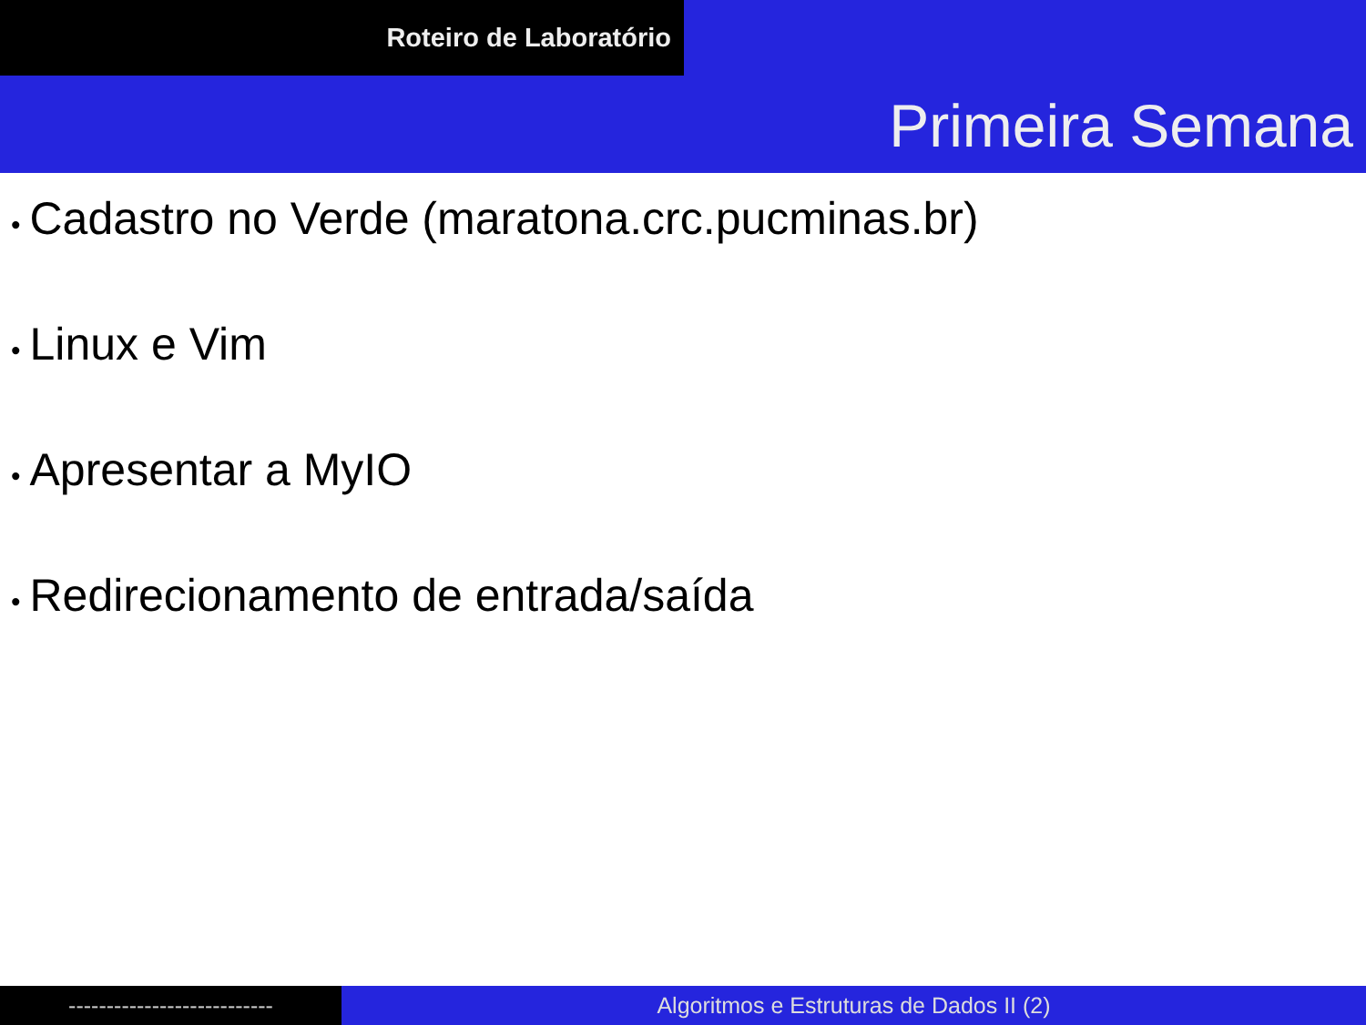Roteiro de Laboratório
Primeira Semana
• Cadastro no Verde (maratona.crc.pucminas.br)
• Linux e Vim
• Apresentar a MyIO
• Redirecionamento de entrada/saída
---------------------------
Algoritmos e Estruturas de Dados II (2)